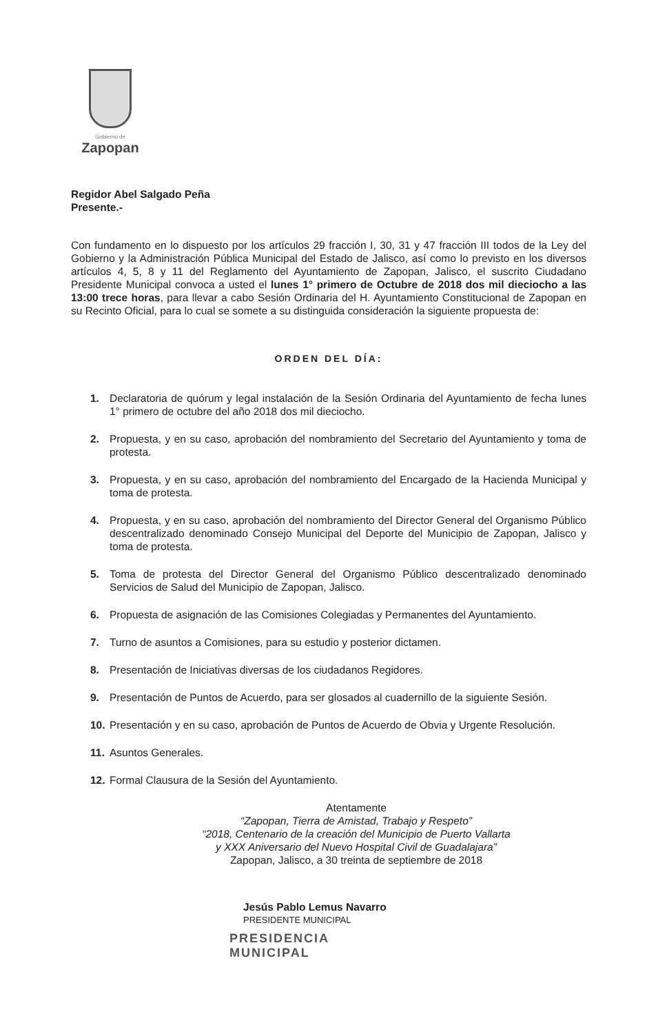Gobierno de
Zapopan
Regidor Abel Salgado Peña
Presente.-
Con fundamento en lo dispuesto por los artículos 29 fracción I, 30, 31 y 47 fracción III todos de la Ley del Gobierno y la Administración Pública Municipal del Estado de Jalisco, así como lo previsto en los diversos artículos 4, 5, 8 y 11 del Reglamento del Ayuntamiento de Zapopan, Jalisco, el suscrito Ciudadano Presidente Municipal convoca a usted el lunes 1° primero de Octubre de 2018 dos mil dieciocho a las 13:00 trece horas, para llevar a cabo Sesión Ordinaria del H. Ayuntamiento Constitucional de Zapopan en su Recinto Oficial, para lo cual se somete a su distinguida consideración la siguiente propuesta de:
ORDEN DEL DÍA:
1. Declaratoria de quórum y legal instalación de la Sesión Ordinaria del Ayuntamiento de fecha lunes 1° primero de octubre del año 2018 dos mil dieciocho.
2. Propuesta, y en su caso, aprobación del nombramiento del Secretario del Ayuntamiento y toma de protesta.
3. Propuesta, y en su caso, aprobación del nombramiento del Encargado de la Hacienda Municipal y toma de protesta.
4. Propuesta, y en su caso, aprobación del nombramiento del Director General del Organismo Público descentralizado denominado Consejo Municipal del Deporte del Municipio de Zapopan, Jalisco y toma de protesta.
5. Toma de protesta del Director General del Organismo Público descentralizado denominado Servicios de Salud del Municipio de Zapopan, Jalisco.
6. Propuesta de asignación de las Comisiones Colegiadas y Permanentes del Ayuntamiento.
7. Turno de asuntos a Comisiones, para su estudio y posterior dictamen.
8. Presentación de Iniciativas diversas de los ciudadanos Regidores.
9. Presentación de Puntos de Acuerdo, para ser glosados al cuadernillo de la siguiente Sesión.
10. Presentación y en su caso, aprobación de Puntos de Acuerdo de Obvia y Urgente Resolución.
11. Asuntos Generales.
12. Formal Clausura de la Sesión del Ayuntamiento.
Atentamente
“Zapopan, Tierra de Amistad, Trabajo y Respeto”
“2018, Centenario de la creación del Municipio de Puerto Vallarta
y XXX Aniversario del Nuevo Hospital Civil de Guadalajara”
Zapopan, Jalisco, a 30 treinta de septiembre de 2018
Jesús Pablo Lemus Navarro
PRESIDENTE MUNICIPAL
PRESIDENCIA
MUNICIPAL